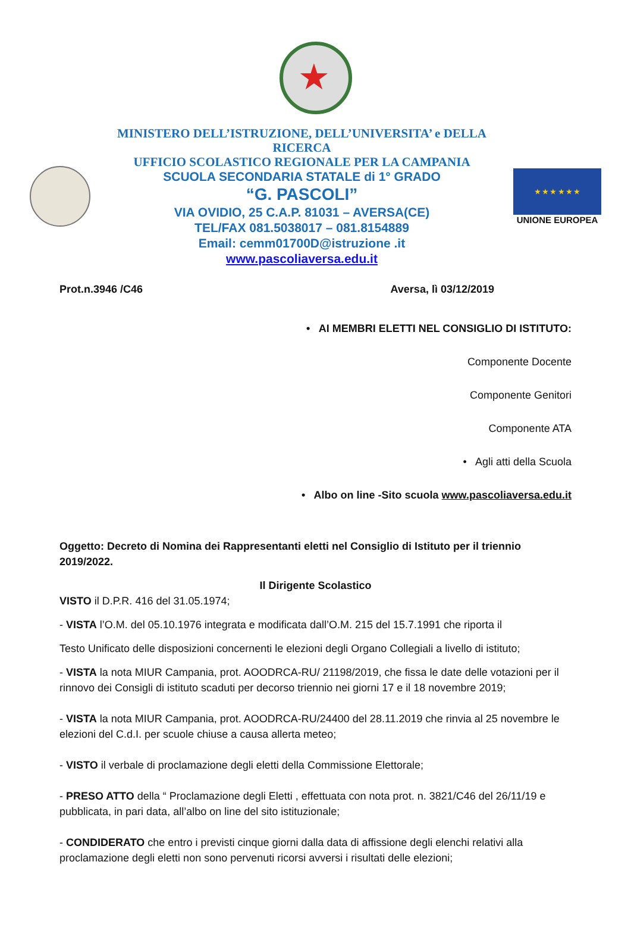★
MINISTERO DELL’ISTRUZIONE, DELL’UNIVERSITA’ e DELLA RICERCA
UFFICIO SCOLASTICO REGIONALE PER LA CAMPANIA
SCUOLA SECONDARIA STATALE di 1° GRADO
“G. PASCOLI”
VIA OVIDIO, 25 C.A.P. 81031 – AVERSA(CE)
TEL/FAX 081.5038017 – 081.8154889
Email: cemm01700D@istruzione .it
www.pascoliaversa.edu.it
★ ★ ★ ★ ★ ★
UNIONE EUROPEA
Prot.n.3946 /C46 Aversa, lì 03/12/2019
• AI MEMBRI ELETTI NEL CONSIGLIO DI ISTITUTO:
Componente Docente
Componente Genitori
Componente ATA
• Agli atti della Scuola
• Albo on line -Sito scuola www.pascoliaversa.edu.it
Oggetto: Decreto di Nomina dei Rappresentanti eletti nel Consiglio di Istituto per il triennio 2019/2022.
Il Dirigente Scolastico
VISTO il D.P.R. 416 del 31.05.1974;
- VISTA l’O.M. del 05.10.1976 integrata e modificata dall’O.M. 215 del 15.7.1991 che riporta il
Testo Unificato delle disposizioni concernenti le elezioni degli Organo Collegiali a livello di istituto;
- VISTA la nota MIUR Campania, prot. AOODRCA-RU/ 21198/2019, che fissa le date delle votazioni per il rinnovo dei Consigli di istituto scaduti per decorso triennio nei giorni 17 e il 18 novembre 2019;
- VISTA la nota MIUR Campania, prot. AOODRCA-RU/24400 del 28.11.2019 che rinvia al 25 novembre le elezioni del C.d.I. per scuole chiuse a causa allerta meteo;
- VISTO il verbale di proclamazione degli eletti della Commissione Elettorale;
- PRESO ATTO della “ Proclamazione degli Eletti , effettuata con nota prot. n. 3821/C46 del 26/11/19 e pubblicata, in pari data, all’albo on line del sito istituzionale;
- CONDIDERATO che entro i previsti cinque giorni dalla data di affissione degli elenchi relativi alla proclamazione degli eletti non sono pervenuti ricorsi avversi i risultati delle elezioni;